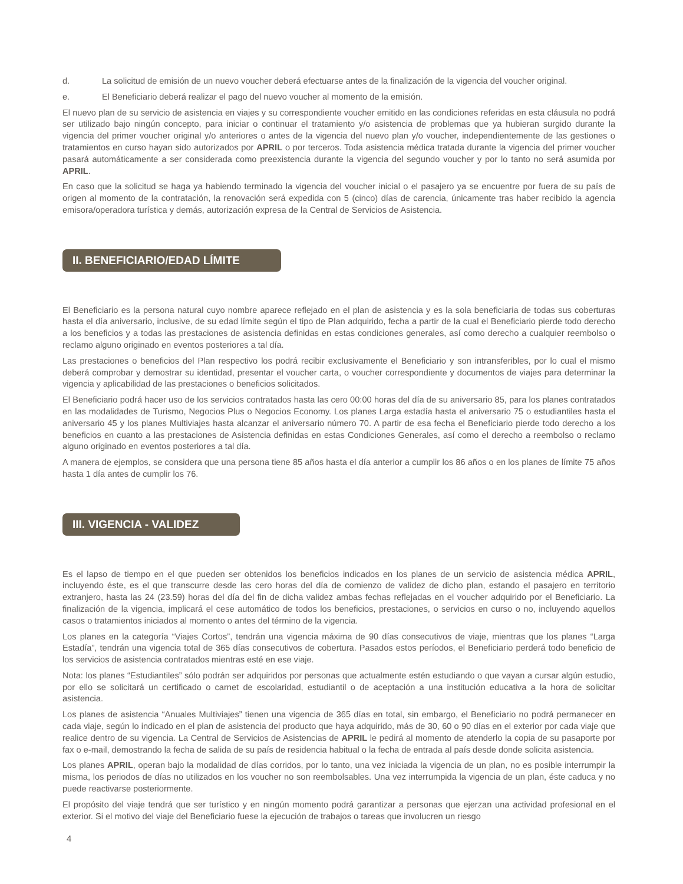d. La solicitud de emisión de un nuevo voucher deberá efectuarse antes de la finalización de la vigencia del voucher original.
e. El Beneficiario deberá realizar el pago del nuevo voucher al momento de la emisión.
El nuevo plan de su servicio de asistencia en viajes y su correspondiente voucher emitido en las condiciones referidas en esta cláusula no podrá ser utilizado bajo ningún concepto, para iniciar o continuar el tratamiento y/o asistencia de problemas que ya hubieran surgido durante la vigencia del primer voucher original y/o anteriores o antes de la vigencia del nuevo plan y/o voucher, independientemente de las gestiones o tratamientos en curso hayan sido autorizados por APRIL o por terceros. Toda asistencia médica tratada durante la vigencia del primer voucher pasará automáticamente a ser considerada como preexistencia durante la vigencia del segundo voucher y por lo tanto no será asumida por APRIL.
En caso que la solicitud se haga ya habiendo terminado la vigencia del voucher inicial o el pasajero ya se encuentre por fuera de su país de origen al momento de la contratación, la renovación será expedida con 5 (cinco) días de carencia, únicamente tras haber recibido la agencia emisora/operadora turística y demás, autorización expresa de la Central de Servicios de Asistencia.
II. BENEFICIARIO/EDAD LÍMITE
El Beneficiario es la persona natural cuyo nombre aparece reflejado en el plan de asistencia y es la sola beneficiaria de todas sus coberturas hasta el día aniversario, inclusive, de su edad límite según el tipo de Plan adquirido, fecha a partir de la cual el Beneficiario pierde todo derecho a los beneficios y a todas las prestaciones de asistencia definidas en estas condiciones generales, así como derecho a cualquier reembolso o reclamo alguno originado en eventos posteriores a tal día.
Las prestaciones o beneficios del Plan respectivo los podrá recibir exclusivamente el Beneficiario y son intransferibles, por lo cual el mismo deberá comprobar y demostrar su identidad, presentar el voucher carta, o voucher correspondiente y documentos de viajes para determinar la vigencia y aplicabilidad de las prestaciones o beneficios solicitados.
El Beneficiario podrá hacer uso de los servicios contratados hasta las cero 00:00 horas del día de su aniversario 85, para los planes contratados en las modalidades de Turismo, Negocios Plus o Negocios Economy. Los planes Larga estadía hasta el aniversario 75 o estudiantiles hasta el aniversario 45 y los planes Multiviajes hasta alcanzar el aniversario número 70. A partir de esa fecha el Beneficiario pierde todo derecho a los beneficios en cuanto a las prestaciones de Asistencia definidas en estas Condiciones Generales, así como el derecho a reembolso o reclamo alguno originado en eventos posteriores a tal día.
A manera de ejemplos, se considera que una persona tiene 85 años hasta el día anterior a cumplir los 86 años o en los planes de límite 75 años hasta 1 día antes de cumplir los 76.
III. VIGENCIA - VALIDEZ
Es el lapso de tiempo en el que pueden ser obtenidos los beneficios indicados en los planes de un servicio de asistencia médica APRIL, incluyendo éste, es el que transcurre desde las cero horas del día de comienzo de validez de dicho plan, estando el pasajero en territorio extranjero, hasta las 24 (23.59) horas del día del fin de dicha validez ambas fechas reflejadas en el voucher adquirido por el Beneficiario. La finalización de la vigencia, implicará el cese automático de todos los beneficios, prestaciones, o servicios en curso o no, incluyendo aquellos casos o tratamientos iniciados al momento o antes del término de la vigencia.
Los planes en la categoría “Viajes Cortos”, tendrán una vigencia máxima de 90 días consecutivos de viaje, mientras que los planes “Larga Estadía”, tendrán una vigencia total de 365 días consecutivos de cobertura. Pasados estos períodos, el Beneficiario perderá todo beneficio de los servicios de asistencia contratados mientras esté en ese viaje.
Nota: los planes “Estudiantiles” sólo podrán ser adquiridos por personas que actualmente estén estudiando o que vayan a cursar algún estudio, por ello se solicitará un certificado o carnet de escolaridad, estudiantil o de aceptación a una institución educativa a la hora de solicitar asistencia.
Los planes de asistencia “Anuales Multiviajes” tienen una vigencia de 365 días en total, sin embargo, el Beneficiario no podrá permanecer en cada viaje, según lo indicado en el plan de asistencia del producto que haya adquirido, más de 30, 60 o 90 días en el exterior por cada viaje que realice dentro de su vigencia. La Central de Servicios de Asistencias de APRIL le pedirá al momento de atenderlo la copia de su pasaporte por fax o e-mail, demostrando la fecha de salida de su país de residencia habitual o la fecha de entrada al país desde donde solicita asistencia.
Los planes APRIL, operan bajo la modalidad de días corridos, por lo tanto, una vez iniciada la vigencia de un plan, no es posible interrumpir la misma, los periodos de días no utilizados en los voucher no son reembolsables. Una vez interrumpida la vigencia de un plan, éste caduca y no puede reactivarse posteriormente.
El propósito del viaje tendrá que ser turístico y en ningún momento podrá garantizar a personas que ejerzan una actividad profesional en el exterior. Si el motivo del viaje del Beneficiario fuese la ejecución de trabajos o tareas que involucren un riesgo
4